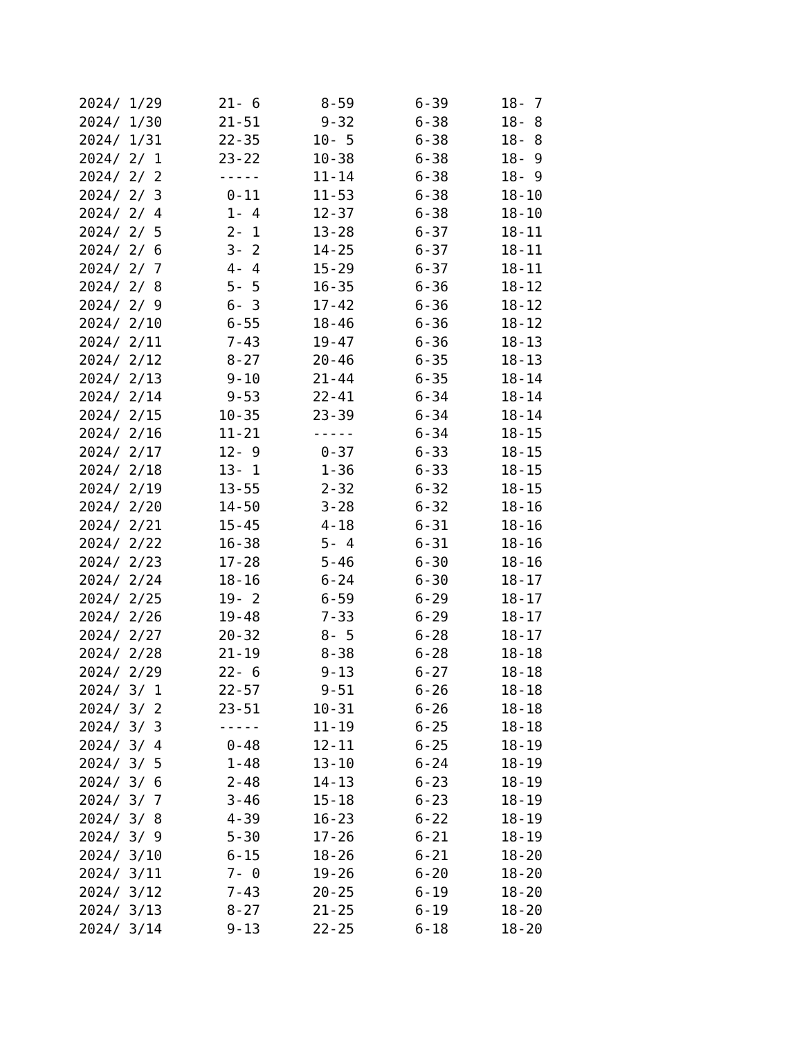| 2024/ 1/29 | 21- 6 | 8-59 | 6-39 | 18- 7 |
| 2024/ 1/30 | 21-51 | 9-32 | 6-38 | 18- 8 |
| 2024/ 1/31 | 22-35 | 10- 5 | 6-38 | 18- 8 |
| 2024/ 2/ 1 | 23-22 | 10-38 | 6-38 | 18- 9 |
| 2024/ 2/ 2 | ----- | 11-14 | 6-38 | 18- 9 |
| 2024/ 2/ 3 | 0-11 | 11-53 | 6-38 | 18-10 |
| 2024/ 2/ 4 | 1- 4 | 12-37 | 6-38 | 18-10 |
| 2024/ 2/ 5 | 2- 1 | 13-28 | 6-37 | 18-11 |
| 2024/ 2/ 6 | 3- 2 | 14-25 | 6-37 | 18-11 |
| 2024/ 2/ 7 | 4- 4 | 15-29 | 6-37 | 18-11 |
| 2024/ 2/ 8 | 5- 5 | 16-35 | 6-36 | 18-12 |
| 2024/ 2/ 9 | 6- 3 | 17-42 | 6-36 | 18-12 |
| 2024/ 2/10 | 6-55 | 18-46 | 6-36 | 18-12 |
| 2024/ 2/11 | 7-43 | 19-47 | 6-36 | 18-13 |
| 2024/ 2/12 | 8-27 | 20-46 | 6-35 | 18-13 |
| 2024/ 2/13 | 9-10 | 21-44 | 6-35 | 18-14 |
| 2024/ 2/14 | 9-53 | 22-41 | 6-34 | 18-14 |
| 2024/ 2/15 | 10-35 | 23-39 | 6-34 | 18-14 |
| 2024/ 2/16 | 11-21 | ----- | 6-34 | 18-15 |
| 2024/ 2/17 | 12- 9 | 0-37 | 6-33 | 18-15 |
| 2024/ 2/18 | 13- 1 | 1-36 | 6-33 | 18-15 |
| 2024/ 2/19 | 13-55 | 2-32 | 6-32 | 18-15 |
| 2024/ 2/20 | 14-50 | 3-28 | 6-32 | 18-16 |
| 2024/ 2/21 | 15-45 | 4-18 | 6-31 | 18-16 |
| 2024/ 2/22 | 16-38 | 5- 4 | 6-31 | 18-16 |
| 2024/ 2/23 | 17-28 | 5-46 | 6-30 | 18-16 |
| 2024/ 2/24 | 18-16 | 6-24 | 6-30 | 18-17 |
| 2024/ 2/25 | 19- 2 | 6-59 | 6-29 | 18-17 |
| 2024/ 2/26 | 19-48 | 7-33 | 6-29 | 18-17 |
| 2024/ 2/27 | 20-32 | 8- 5 | 6-28 | 18-17 |
| 2024/ 2/28 | 21-19 | 8-38 | 6-28 | 18-18 |
| 2024/ 2/29 | 22- 6 | 9-13 | 6-27 | 18-18 |
| 2024/ 3/ 1 | 22-57 | 9-51 | 6-26 | 18-18 |
| 2024/ 3/ 2 | 23-51 | 10-31 | 6-26 | 18-18 |
| 2024/ 3/ 3 | ----- | 11-19 | 6-25 | 18-18 |
| 2024/ 3/ 4 | 0-48 | 12-11 | 6-25 | 18-19 |
| 2024/ 3/ 5 | 1-48 | 13-10 | 6-24 | 18-19 |
| 2024/ 3/ 6 | 2-48 | 14-13 | 6-23 | 18-19 |
| 2024/ 3/ 7 | 3-46 | 15-18 | 6-23 | 18-19 |
| 2024/ 3/ 8 | 4-39 | 16-23 | 6-22 | 18-19 |
| 2024/ 3/ 9 | 5-30 | 17-26 | 6-21 | 18-19 |
| 2024/ 3/10 | 6-15 | 18-26 | 6-21 | 18-20 |
| 2024/ 3/11 | 7- 0 | 19-26 | 6-20 | 18-20 |
| 2024/ 3/12 | 7-43 | 20-25 | 6-19 | 18-20 |
| 2024/ 3/13 | 8-27 | 21-25 | 6-19 | 18-20 |
| 2024/ 3/14 | 9-13 | 22-25 | 6-18 | 18-20 |